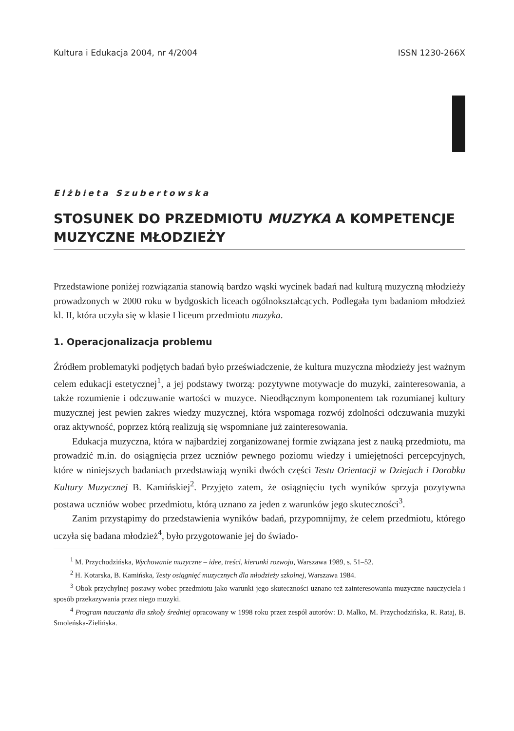Kultura i Edukacja 2004, nr 4/2004 ISSN 1230-266X
Elżbieta Szubertowska
STOSUNEK DO PRZEDMIOTU MUZYKA A KOMPETENCJE MUZYCZNE MŁODZIEŻY
Przedstawione poniżej rozwiązania stanowią bardzo wąski wycinek badań nad kulturą muzyczną młodzieży prowadzonych w 2000 roku w bydgoskich liceach ogólnokształcących. Podlegała tym badaniom młodzież kl. II, która uczyła się w klasie I liceum przedmiotu muzyka.
1. Operacjonalizacja problemu
Źródłem problematyki podjętych badań było przeświadczenie, że kultura muzyczna młodzieży jest ważnym celem edukacji estetycznej<sup>1</sup>, a jej podstawy tworzą: pozytywne motywacje do muzyki, zainteresowania, a także rozumienie i odczuwanie wartości w muzyce. Nieodłącznym komponentem tak rozumianej kultury muzycznej jest pewien zakres wiedzy muzycznej, która wspomaga rozwój zdolności odczuwania muzyki oraz aktywność, poprzez którą realizują się wspomniane już zainteresowania.
Edukacja muzyczna, która w najbardziej zorganizowanej formie związana jest z nauką przedmiotu, ma prowadzić m.in. do osiągnięcia przez uczniów pewnego poziomu wiedzy i umiejętności percepcyjnych, które w niniejszych badaniach przedstawiają wyniki dwóch części Testu Orientacji w Dziejach i Dorobku Kultury Muzycznej B. Kamińskiej<sup>2</sup>. Przyjęto zatem, że osiągnięciu tych wyników sprzyja pozytywna postawa uczniów wobec przedmiotu, którą uznano za jeden z warunków jego skuteczności<sup>3</sup>.
Zanim przystąpimy do przedstawienia wyników badań, przypomnijmy, że celem przedmiotu, którego uczyła się badana młodzież<sup>4</sup>, było przygotowanie jej do świado-
<sup>1</sup> M. Przychodzińska, Wychowanie muzyczne – idee, treści, kierunki rozwoju, Warszawa 1989, s. 51–52.
<sup>2</sup> H. Kotarska, B. Kamińska, Testy osiągnięć muzycznych dla młodzieży szkolnej, Warszawa 1984.
<sup>3</sup> Obok przychylnej postawy wobec przedmiotu jako warunki jego skuteczności uznano też zainteresowania muzyczne nauczyciela i sposób przekazywania przez niego muzyki.
<sup>4</sup> Program nauczania dla szkoły średniej opracowany w 1998 roku przez zespół autorów: D. Malko, M. Przychodzińska, R. Rataj, B. Smoleńska-Zielińska.